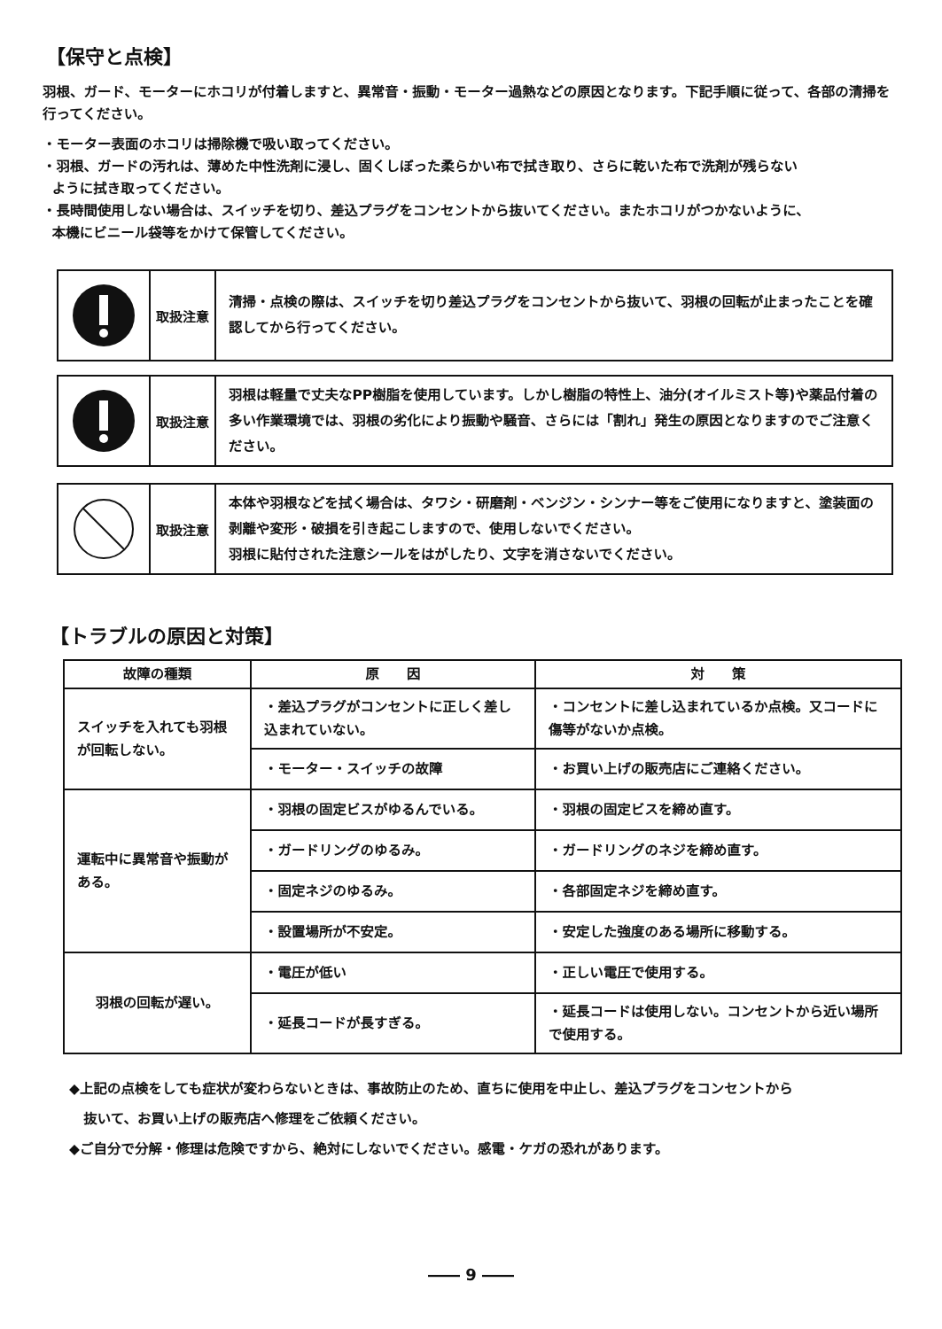【保守と点検】
羽根、ガード、モーターにホコリが付着しますと、異常音・振動・モーター過熱などの原因となります。下記手順に従って、各部の清掃を行ってください。
・モーター表面のホコリは掃除機で吸い取ってください。
・羽根、ガードの汚れは、薄めた中性洗剤に浸し、固くしぼった柔らかい布で拭き取り、さらに乾いた布で洗剤が残らない
ように拭き取ってください。
・長時間使用しない場合は、スイッチを切り、差込プラグをコンセントから抜いてください。またホコリがつかないように、
本機にビニール袋等をかけて保管してください。
取扱注意
清掃・点検の際は、スイッチを切り差込プラグをコンセントから抜いて、羽根の回転が止まったことを確認してから行ってください。
取扱注意
羽根は軽量で丈夫なPP樹脂を使用しています。しかし樹脂の特性上、油分(オイルミスト等)や薬品付着の多い作業環境では、羽根の劣化により振動や騒音、さらには「割れ」発生の原因となりますのでご注意ください。
取扱注意
本体や羽根などを拭く場合は、タワシ・研磨剤・ベンジン・シンナー等をご使用になりますと、塗装面の剥離や変形・破損を引き起こしますので、使用しないでください。
羽根に貼付された注意シールをはがしたり、文字を消さないでください。
【トラブルの原因と対策】
| 故障の種類 | 原 因 | 対 策 |
| --- | --- | --- |
| スイッチを入れても羽根が回転しない。 | ・差込プラグがコンセントに正しく差し込まれていない。 | ・コンセントに差し込まれているか点検。又コードに傷等がないか点検。 |
| | ・モーター・スイッチの故障 | ・お買い上げの販売店にご連絡ください。 |
| 運転中に異常音や振動がある。 | ・羽根の固定ビスがゆるんでいる。 | ・羽根の固定ビスを締め直す。 |
| | ・ガードリングのゆるみ。 | ・ガードリングのネジを締め直す。 |
| | ・固定ネジのゆるみ。 | ・各部固定ネジを締め直す。 |
| | ・設置場所が不安定。 | ・安定した強度のある場所に移動する。 |
| 羽根の回転が遅い。 | ・電圧が低い | ・正しい電圧で使用する。 |
| | ・延長コードが長すぎる。 | ・延長コードは使用しない。コンセントから近い場所で使用する。 |
◆上記の点検をしても症状が変わらないときは、事故防止のため、直ちに使用を中止し、差込プラグをコンセントから
抜いて、お買い上げの販売店へ修理をご依頼ください。
◆ご自分で分解・修理は危険ですから、絶対にしないでください。感電・ケガの恐れがあります。
―― 9 ――